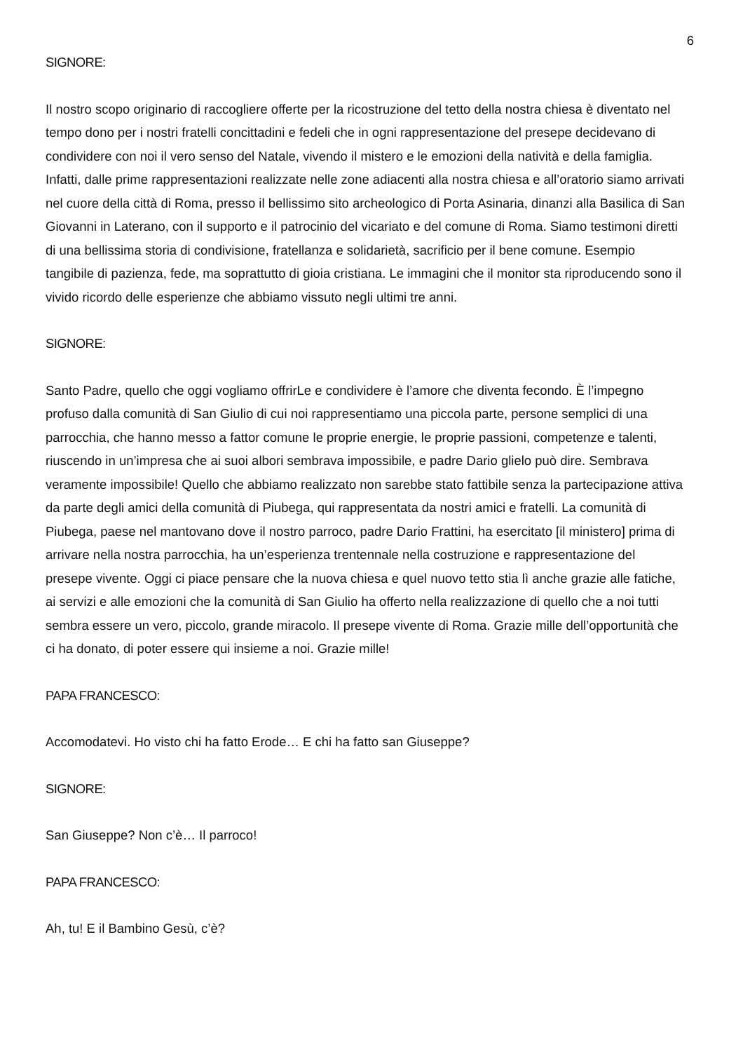6
SIGNORE:
Il nostro scopo originario di raccogliere offerte per la ricostruzione del tetto della nostra chiesa è diventato nel tempo dono per i nostri fratelli concittadini e fedeli che in ogni rappresentazione del presepe decidevano di condividere con noi il vero senso del Natale, vivendo il mistero e le emozioni della natività e della famiglia. Infatti, dalle prime rappresentazioni realizzate nelle zone adiacenti alla nostra chiesa e all’oratorio siamo arrivati nel cuore della città di Roma, presso il bellissimo sito archeologico di Porta Asinaria, dinanzi alla Basilica di San Giovanni in Laterano, con il supporto e il patrocinio del vicariato e del comune di Roma. Siamo testimoni diretti di una bellissima storia di condivisione, fratellanza e solidarietà, sacrificio per il bene comune. Esempio tangibile di pazienza, fede, ma soprattutto di gioia cristiana. Le immagini che il monitor sta riproducendo sono il vivido ricordo delle esperienze che abbiamo vissuto negli ultimi tre anni.
SIGNORE:
Santo Padre, quello che oggi vogliamo offrirLe e condividere è l’amore che diventa fecondo. È l’impegno profuso dalla comunità di San Giulio di cui noi rappresentiamo una piccola parte, persone semplici di una parrocchia, che hanno messo a fattor comune le proprie energie, le proprie passioni, competenze e talenti, riuscendo in un’impresa che ai suoi albori sembrava impossibile, e padre Dario glielo può dire. Sembrava veramente impossibile! Quello che abbiamo realizzato non sarebbe stato fattibile senza la partecipazione attiva da parte degli amici della comunità di Piubega, qui rappresentata da nostri amici e fratelli. La comunità di Piubega, paese nel mantovano dove il nostro parroco, padre Dario Frattini, ha esercitato [il ministero] prima di arrivare nella nostra parrocchia, ha un’esperienza trentennale nella costruzione e rappresentazione del presepe vivente. Oggi ci piace pensare che la nuova chiesa e quel nuovo tetto stia lì anche grazie alle fatiche, ai servizi e alle emozioni che la comunità di San Giulio ha offerto nella realizzazione di quello che a noi tutti sembra essere un vero, piccolo, grande miracolo. Il presepe vivente di Roma. Grazie mille dell’opportunità che ci ha donato, di poter essere qui insieme a noi. Grazie mille!
PAPA FRANCESCO:
Accomodatevi. Ho visto chi ha fatto Erode… E chi ha fatto san Giuseppe?
SIGNORE:
San Giuseppe? Non c’è… Il parroco!
PAPA FRANCESCO:
Ah, tu! E il Bambino Gesù, c’è?